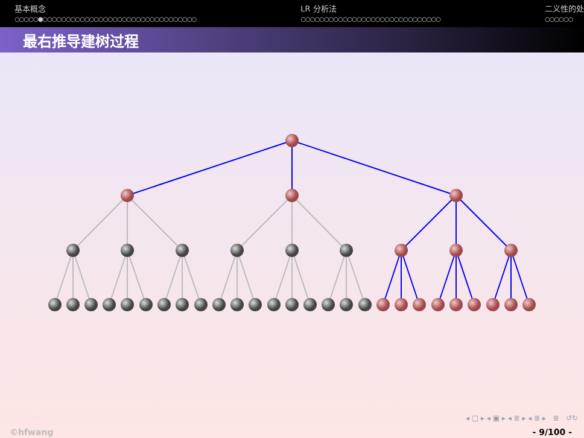基本概念
○○○○○●○○○○○○○○○○○○○○○○○○○○○○○○○○○○○○○○○
LR 分析法
○○○○○○○○○○○○○○○○○○○○○○○○○○○○○○
二义性的处
○○○○○○
最右推导建树过程
◂ □ ▸ ◂ ▣ ▸ ◂ ≣ ▸ ◂ ≣ ▸ ≣ ↺↻
©hfwang - 9/100 -